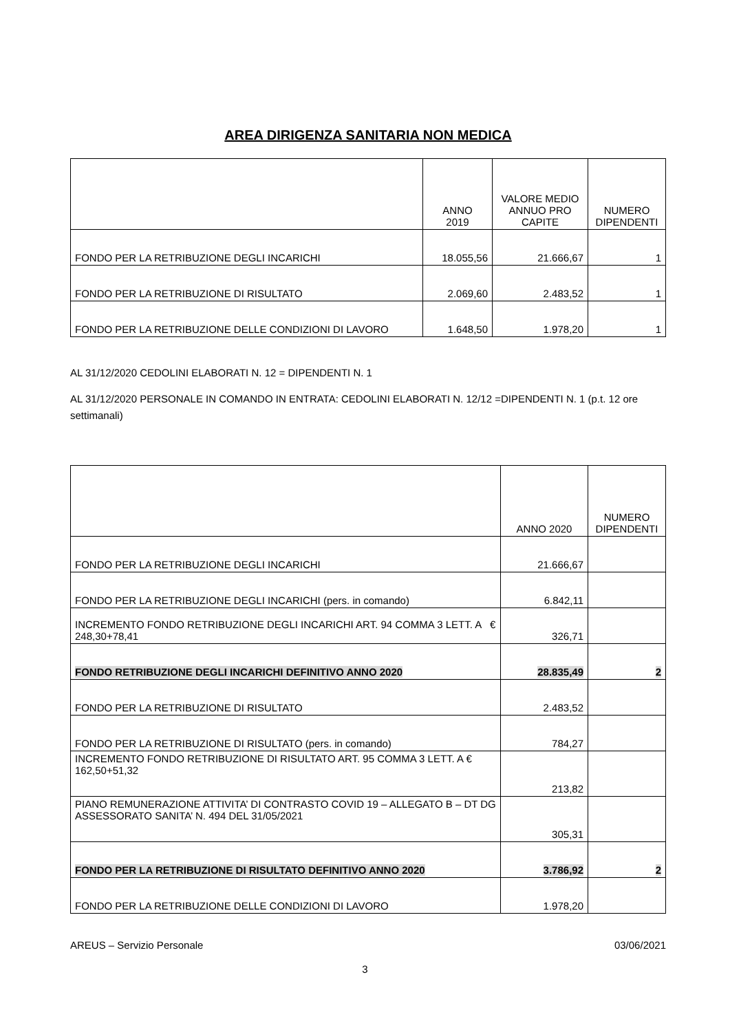AREA DIRIGENZA SANITARIA NON MEDICA
| | ANNO 2019 | VALORE MEDIO ANNUO PRO CAPITE | NUMERO DIPENDENTI |
| --- | --- | --- | --- |
| FONDO PER LA RETRIBUZIONE DEGLI INCARICHI | 18.055,56 | 21.666,67 | 1 |
| FONDO PER LA RETRIBUZIONE DI RISULTATO | 2.069,60 | 2.483,52 | 1 |
| FONDO PER LA RETRIBUZIONE DELLE CONDIZIONI DI LAVORO | 1.648,50 | 1.978,20 | 1 |
AL 31/12/2020 CEDOLINI ELABORATI N. 12 = DIPENDENTI N. 1
AL 31/12/2020 PERSONALE IN COMANDO IN ENTRATA: CEDOLINI ELABORATI N. 12/12 =DIPENDENTI N. 1 (p.t. 12 ore settimanali)
| | ANNO 2020 | NUMERO DIPENDENTI |
| --- | --- | --- |
| FONDO PER LA RETRIBUZIONE DEGLI INCARICHI | 21.666,67 | |
| FONDO PER LA RETRIBUZIONE DEGLI INCARICHI (pers. in comando) | 6.842,11 | |
| INCREMENTO FONDO RETRIBUZIONE DEGLI INCARICHI ART. 94 COMMA 3 LETT. A € 248,30+78,41 | 326,71 | |
| FONDO RETRIBUZIONE DEGLI INCARICHI DEFINITIVO ANNO 2020 | 28.835,49 | 2 |
| FONDO PER LA RETRIBUZIONE DI RISULTATO | 2.483,52 | |
| FONDO PER LA RETRIBUZIONE DI RISULTATO (pers. in comando) | 784,27 | |
| INCREMENTO FONDO RETRIBUZIONE DI RISULTATO ART. 95 COMMA 3 LETT. A € 162,50+51,32 | 213,82 | |
| PIANO REMUNERAZIONE ATTIVITA’ DI CONTRASTO COVID 19 – ALLEGATO B – DT DG ASSESSORATO SANITA’ N. 494 DEL 31/05/2021 | 305,31 | |
| FONDO PER LA RETRIBUZIONE DI RISULTATO DEFINITIVO ANNO 2020 | 3.786,92 | 2 |
| FONDO PER LA RETRIBUZIONE DELLE CONDIZIONI DI LAVORO | 1.978,20 | |
AREUS – Servizio Personale 03/06/2021
3